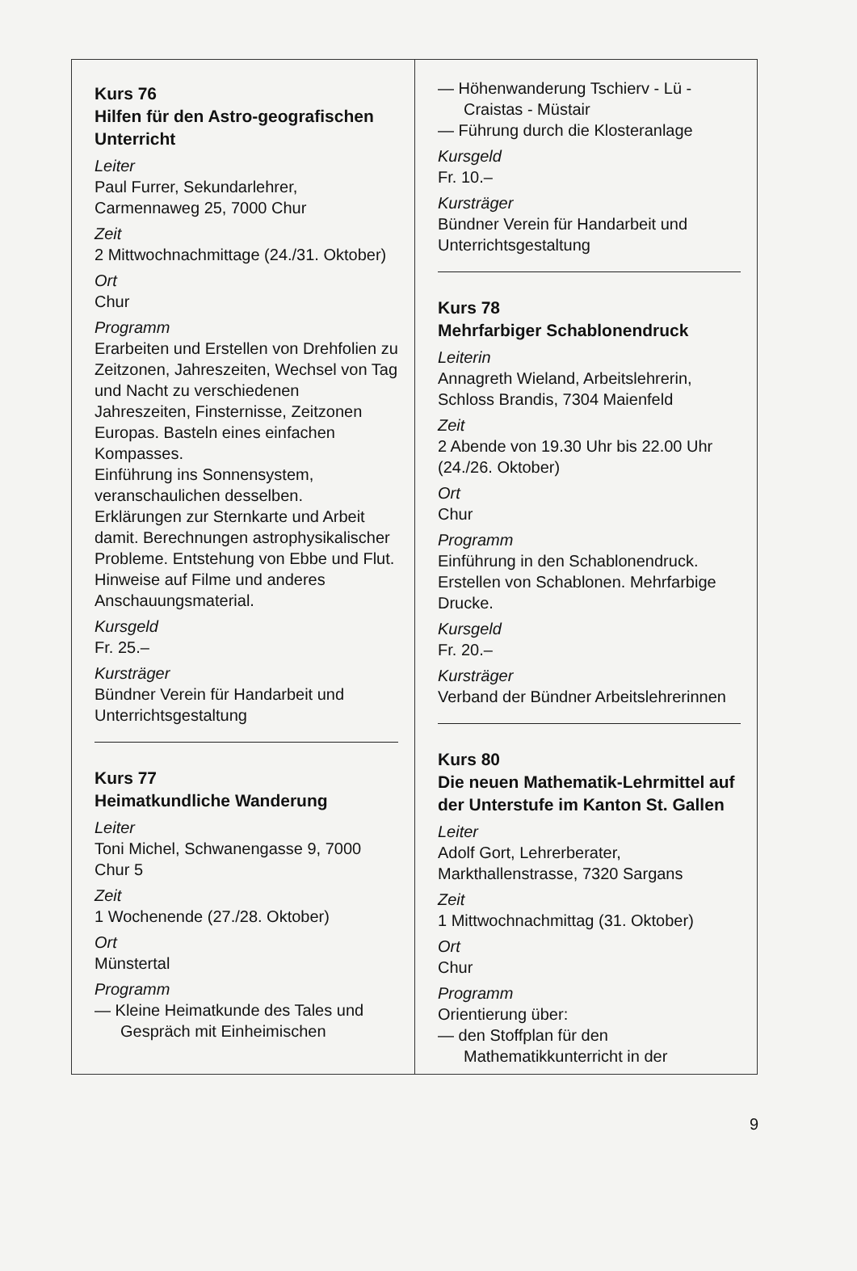Kurs 76
Hilfen für den Astro-geografischen Unterricht
Leiter
Paul Furrer, Sekundarlehrer, Carmennaweg 25, 7000 Chur
Zeit
2 Mittwochnachmittage (24./31. Oktober)
Ort
Chur
Programm
Erarbeiten und Erstellen von Drehfolien zu Zeitzonen, Jahreszeiten, Wechsel von Tag und Nacht zu verschiedenen Jahreszeiten, Finsternisse, Zeitzonen Europas. Basteln eines einfachen Kompasses.
Einführung ins Sonnensystem, veranschaulichen desselben.
Erklärungen zur Sternkarte und Arbeit damit. Berechnungen astrophysikalischer Probleme. Entstehung von Ebbe und Flut.
Hinweise auf Filme und anderes Anschauungsmaterial.
Kursgeld
Fr. 25.–
Kursträger
Bündner Verein für Handarbeit und Unterrichtsgestaltung
Kurs 77
Heimatkundliche Wanderung
Leiter
Toni Michel, Schwanengasse 9, 7000 Chur 5
Zeit
1 Wochenende (27./28. Oktober)
Ort
Münstertal
Programm
— Kleine Heimatkunde des Tales und Gespräch mit Einheimischen
— Höhenwanderung Tschierv - Lü - Craistas - Müstair
— Führung durch die Klosteranlage
Kursgeld
Fr. 10.–
Kursträger
Bündner Verein für Handarbeit und Unterrichtsgestaltung
Kurs 78
Mehrfarbiger Schablonendruck
Leiterin
Annagreth Wieland, Arbeitslehrerin, Schloss Brandis, 7304 Maienfeld
Zeit
2 Abende von 19.30 Uhr bis 22.00 Uhr (24./26. Oktober)
Ort
Chur
Programm
Einführung in den Schablonendruck. Erstellen von Schablonen. Mehrfarbige Drucke.
Kursgeld
Fr. 20.–
Kursträger
Verband der Bündner Arbeitslehrerinnen
Kurs 80
Die neuen Mathematik-Lehrmittel auf der Unterstufe im Kanton St. Gallen
Leiter
Adolf Gort, Lehrerberater, Markthallenstrasse, 7320 Sargans
Zeit
1 Mittwochnachmittag (31. Oktober)
Ort
Chur
Programm
Orientierung über:
— den Stoffplan für den Mathematikkunterricht in der
9